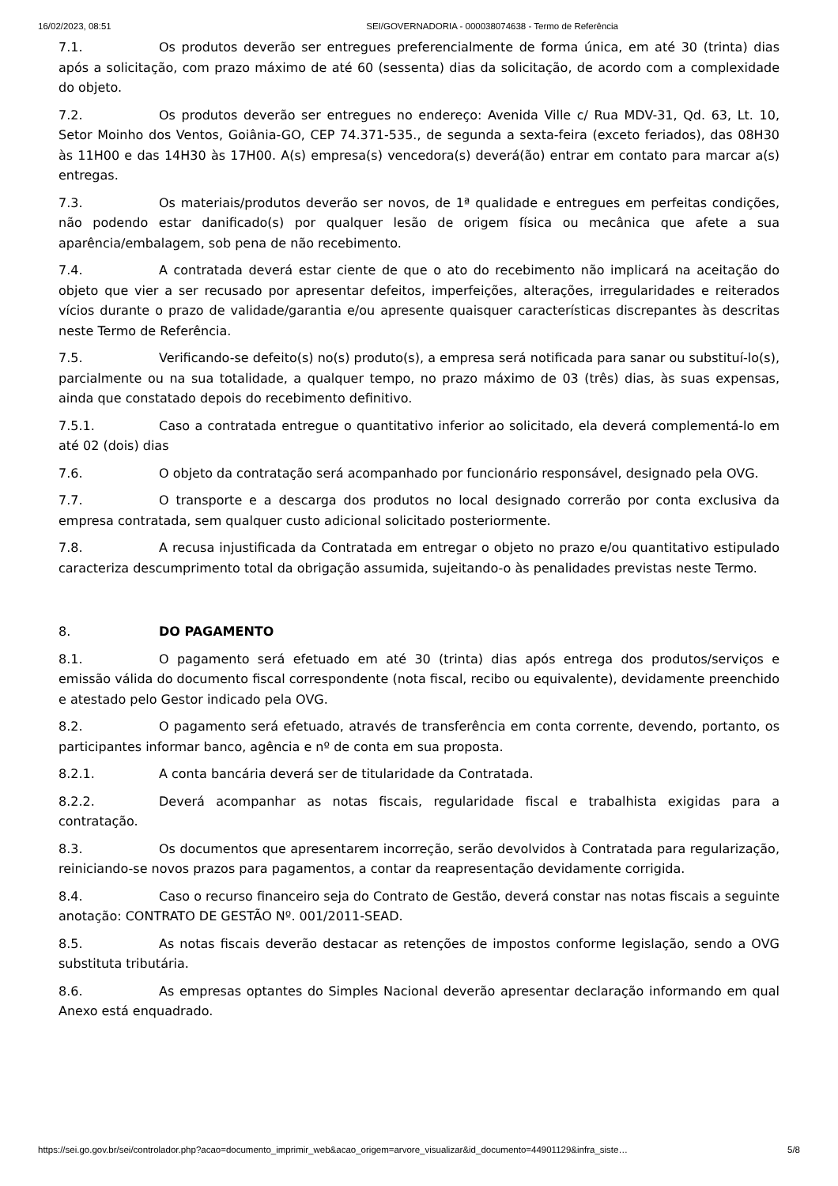16/02/2023, 08:51 SEI/GOVERNADORIA - 000038074638 - Termo de Referência
7.1. Os produtos deverão ser entregues preferencialmente de forma única, em até 30 (trinta) dias após a solicitação, com prazo máximo de até 60 (sessenta) dias da solicitação, de acordo com a complexidade do objeto.
7.2. Os produtos deverão ser entregues no endereço: Avenida Ville c/ Rua MDV-31, Qd. 63, Lt. 10, Setor Moinho dos Ventos, Goiânia-GO, CEP 74.371-535., de segunda a sexta-feira (exceto feriados), das 08H30 às 11H00 e das 14H30 às 17H00. A(s) empresa(s) vencedora(s) deverá(ão) entrar em contato para marcar a(s) entregas.
7.3. Os materiais/produtos deverão ser novos, de 1ª qualidade e entregues em perfeitas condições, não podendo estar danificado(s) por qualquer lesão de origem física ou mecânica que afete a sua aparência/embalagem, sob pena de não recebimento.
7.4. A contratada deverá estar ciente de que o ato do recebimento não implicará na aceitação do objeto que vier a ser recusado por apresentar defeitos, imperfeições, alterações, irregularidades e reiterados vícios durante o prazo de validade/garantia e/ou apresente quaisquer características discrepantes às descritas neste Termo de Referência.
7.5. Verificando-se defeito(s) no(s) produto(s), a empresa será notificada para sanar ou substituí-lo(s), parcialmente ou na sua totalidade, a qualquer tempo, no prazo máximo de 03 (três) dias, às suas expensas, ainda que constatado depois do recebimento definitivo.
7.5.1. Caso a contratada entregue o quantitativo inferior ao solicitado, ela deverá complementá-lo em até 02 (dois) dias
7.6. O objeto da contratação será acompanhado por funcionário responsável, designado pela OVG.
7.7. O transporte e a descarga dos produtos no local designado correrão por conta exclusiva da empresa contratada, sem qualquer custo adicional solicitado posteriormente.
7.8. A recusa injustificada da Contratada em entregar o objeto no prazo e/ou quantitativo estipulado caracteriza descumprimento total da obrigação assumida, sujeitando-o às penalidades previstas neste Termo.
8. DO PAGAMENTO
8.1. O pagamento será efetuado em até 30 (trinta) dias após entrega dos produtos/serviços e emissão válida do documento fiscal correspondente (nota fiscal, recibo ou equivalente), devidamente preenchido e atestado pelo Gestor indicado pela OVG.
8.2. O pagamento será efetuado, através de transferência em conta corrente, devendo, portanto, os participantes informar banco, agência e nº de conta em sua proposta.
8.2.1. A conta bancária deverá ser de titularidade da Contratada.
8.2.2. Deverá acompanhar as notas fiscais, regularidade fiscal e trabalhista exigidas para a contratação.
8.3. Os documentos que apresentarem incorreção, serão devolvidos à Contratada para regularização, reiniciando-se novos prazos para pagamentos, a contar da reapresentação devidamente corrigida.
8.4. Caso o recurso financeiro seja do Contrato de Gestão, deverá constar nas notas fiscais a seguinte anotação: CONTRATO DE GESTÃO Nº. 001/2011-SEAD.
8.5. As notas fiscais deverão destacar as retenções de impostos conforme legislação, sendo a OVG substituta tributária.
8.6. As empresas optantes do Simples Nacional deverão apresentar declaração informando em qual Anexo está enquadrado.
https://sei.go.gov.br/sei/controlador.php?acao=documento_imprimir_web&acao_origem=arvore_visualizar&id_documento=44901129&infra_siste… 5/8